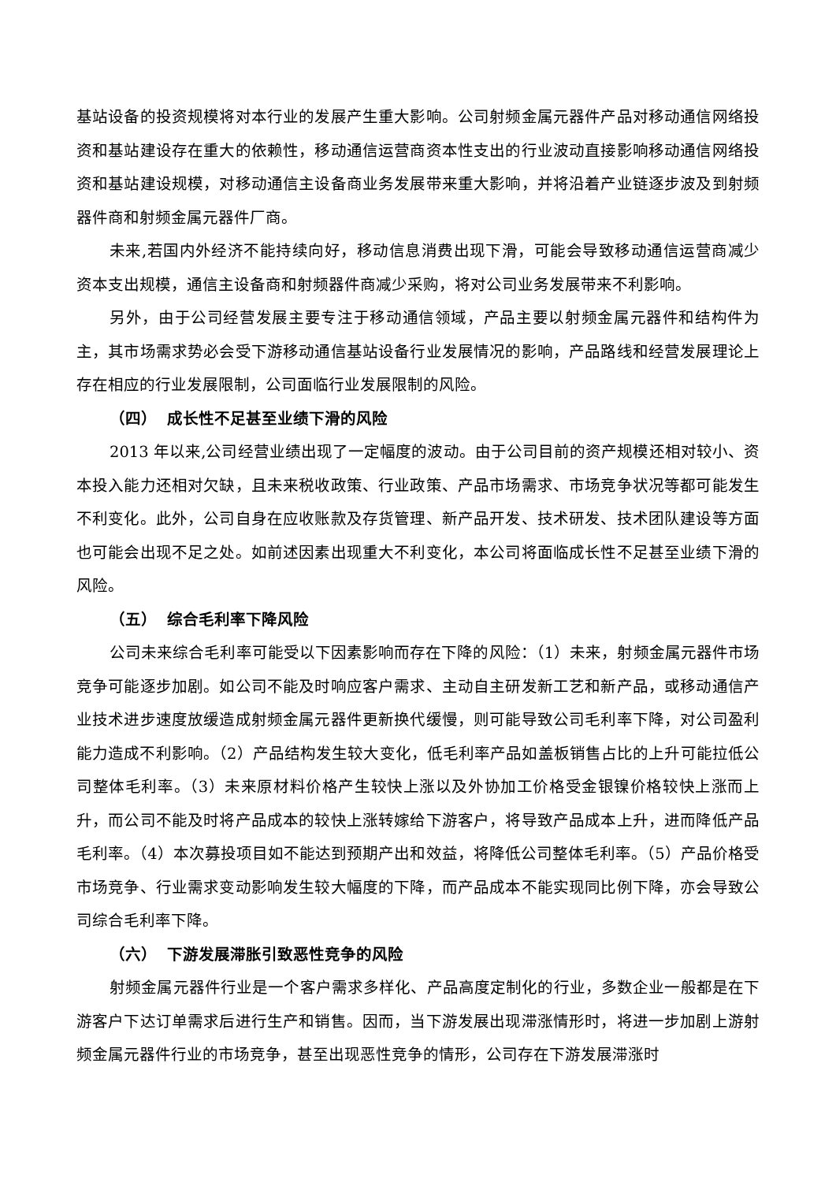基站设备的投资规模将对本行业的发展产生重大影响。公司射频金属元器件产品对移动通信网络投资和基站建设存在重大的依赖性，移动通信运营商资本性支出的行业波动直接影响移动通信网络投资和基站建设规模，对移动通信主设备商业务发展带来重大影响，并将沿着产业链逐步波及到射频器件商和射频金属元器件厂商。
未来,若国内外经济不能持续向好，移动信息消费出现下滑，可能会导致移动通信运营商减少资本支出规模，通信主设备商和射频器件商减少采购，将对公司业务发展带来不利影响。
另外，由于公司经营发展主要专注于移动通信领域，产品主要以射频金属元器件和结构件为主，其市场需求势必会受下游移动通信基站设备行业发展情况的影响，产品路线和经营发展理论上存在相应的行业发展限制，公司面临行业发展限制的风险。
（四） 成长性不足甚至业绩下滑的风险
2013 年以来,公司经营业绩出现了一定幅度的波动。由于公司目前的资产规模还相对较小、资本投入能力还相对欠缺，且未来税收政策、行业政策、产品市场需求、市场竞争状况等都可能发生不利变化。此外，公司自身在应收账款及存货管理、新产品开发、技术研发、技术团队建设等方面也可能会出现不足之处。如前述因素出现重大不利变化，本公司将面临成长性不足甚至业绩下滑的风险。
（五） 综合毛利率下降风险
公司未来综合毛利率可能受以下因素影响而存在下降的风险：（1）未来，射频金属元器件市场竞争可能逐步加剧。如公司不能及时响应客户需求、主动自主研发新工艺和新产品，或移动通信产业技术进步速度放缓造成射频金属元器件更新换代缓慢，则可能导致公司毛利率下降，对公司盈利能力造成不利影响。（2）产品结构发生较大变化，低毛利率产品如盖板销售占比的上升可能拉低公司整体毛利率。（3）未来原材料价格产生较快上涨以及外协加工价格受金银镍价格较快上涨而上升，而公司不能及时将产品成本的较快上涨转嫁给下游客户，将导致产品成本上升，进而降低产品毛利率。（4）本次募投项目如不能达到预期产出和效益，将降低公司整体毛利率。（5）产品价格受市场竞争、行业需求变动影响发生较大幅度的下降，而产品成本不能实现同比例下降，亦会导致公司综合毛利率下降。
（六） 下游发展滞胀引致恶性竞争的风险
射频金属元器件行业是一个客户需求多样化、产品高度定制化的行业，多数企业一般都是在下游客户下达订单需求后进行生产和销售。因而，当下游发展出现滞涨情形时，将进一步加剧上游射频金属元器件行业的市场竞争，甚至出现恶性竞争的情形，公司存在下游发展滞涨时